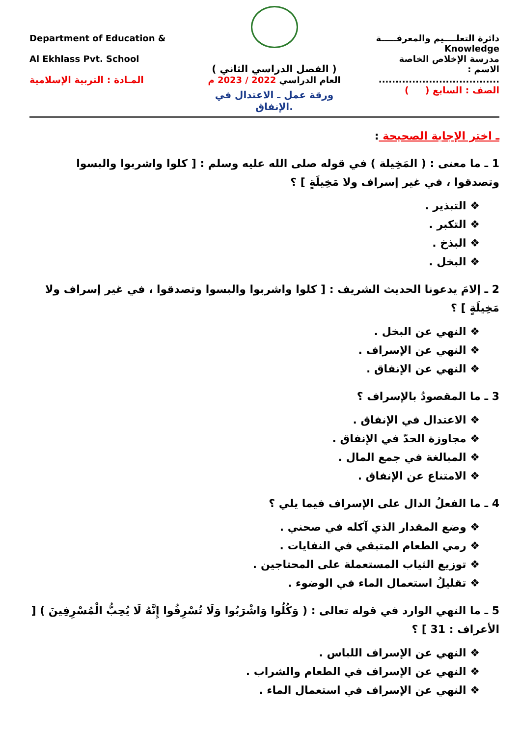Department of Education &
Al Ekhlass Pvt. School
المـادة : التربية الإسلامية
( الفصل الدراسي الثاني )
العام الدراسي 2022 / 2023 م
ورقة عمل ـ الاعتدال في الإنفاق.
دائرة التعلــــيم والمعرفـــــة
Knowledge
مدرسة الإخلاص الخاصة
الاسم : ....................................
الصف : السابع ( )
ـ اختر الإجابة الصحيحة :
1 ـ ما معنى : ( المَخِيلة ) في قوله صلى الله عليه وسلم : [ كلوا واشربوا والبسوا وتصدقوا ، في غير إسراف ولا مَخِيلَةٍ ] ؟
❖ التبذير .
❖ التكبر .
❖ البذخ .
❖ البخل .
2 ـ إلامَ يدعونا الحديث الشريف : [ كلوا واشربوا والبسوا وتصدقوا ، في غير إسراف ولا مَخِيلَةٍ ] ؟
❖ النهي عن البخل .
❖ النهي عن الإسراف .
❖ النهي عن الإنفاق .
3 ـ ما المقصودُ بالإسراف ؟
❖ الاعتدال في الإنفاق .
❖ مجاوزة الحدّ في الإنفاق .
❖ المبالغة في جمع المال .
❖ الامتناع عن الإنفاق .
4 ـ ما الفعلُ الدال على الإسراف فيما يلي ؟
❖ وضع المقدار الذي آكله في صحني .
❖ رمي الطعام المتبقي في النفايات .
❖ توزيع الثياب المستعملة على المحتاجين .
❖ تقليلُ استعمال الماء في الوضوء .
5 ـ ما النهي الوارد في قوله تعالى : ( وَكُلُوا وَاشْرَبُوا وَلَا تُسْرِفُوا إِنَّهُ لَا يُحِبُّ الْمُسْرِفِينَ ) [ الأعراف : 31 ] ؟
❖ النهي عن الإسراف اللباس .
❖ النهي عن الإسراف في الطعام والشراب .
❖ النهي عن الإسراف في استعمال الماء .